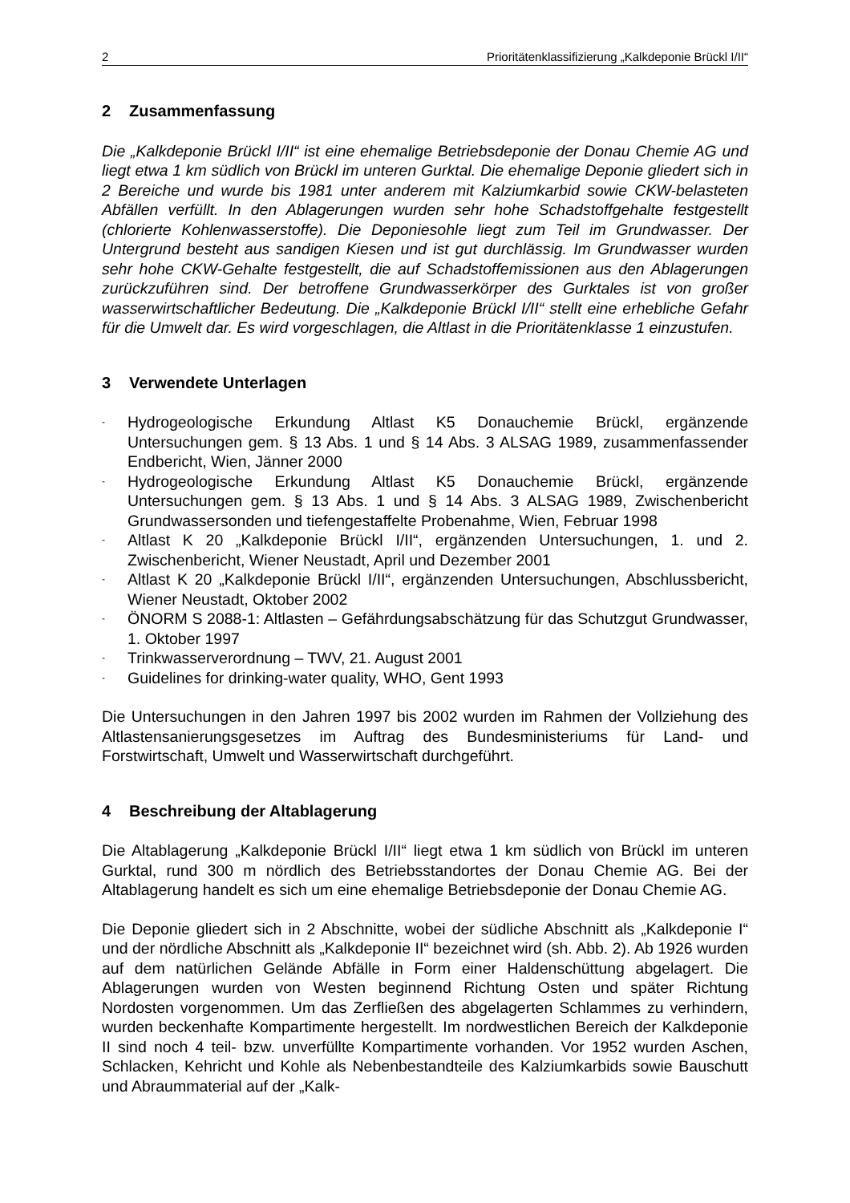2 Prioritätenklassifizierung „Kalkdeponie Brückl I/II“
2 Zusammenfassung
Die „Kalkdeponie Brückl I/II“ ist eine ehemalige Betriebsdeponie der Donau Chemie AG und liegt etwa 1 km südlich von Brückl im unteren Gurktal. Die ehemalige Deponie gliedert sich in 2 Bereiche und wurde bis 1981 unter anderem mit Kalziumkarbid sowie CKW-belasteten Abfällen verfüllt. In den Ablagerungen wurden sehr hohe Schadstoffgehalte festgestellt (chlorierte Kohlenwasserstoffe). Die Deponiesohle liegt zum Teil im Grundwasser. Der Untergrund besteht aus sandigen Kiesen und ist gut durchlässig. Im Grundwasser wurden sehr hohe CKW-Gehalte festgestellt, die auf Schadstoffemissionen aus den Ablagerungen zurückzuführen sind. Der betroffene Grundwasserkörper des Gurktales ist von großer wasserwirtschaftlicher Bedeutung. Die „Kalkdeponie Brückl I/II“ stellt eine erhebliche Gefahr für die Umwelt dar. Es wird vorgeschlagen, die Altlast in die Prioritätenklasse 1 einzustufen.
3 Verwendete Unterlagen
- Hydrogeologische Erkundung Altlast K5 Donauchemie Brückl, ergänzende Untersuchungen gem. § 13 Abs. 1 und § 14 Abs. 3 ALSAG 1989, zusammenfassender Endbericht, Wien, Jänner 2000
- Hydrogeologische Erkundung Altlast K5 Donauchemie Brückl, ergänzende Untersuchungen gem. § 13 Abs. 1 und § 14 Abs. 3 ALSAG 1989, Zwischenbericht Grundwassersonden und tiefengestaffelte Probenahme, Wien, Februar 1998
- Altlast K 20 „Kalkdeponie Brückl I/II“, ergänzenden Untersuchungen, 1. und 2. Zwischenbericht, Wiener Neustadt, April und Dezember 2001
- Altlast K 20 „Kalkdeponie Brückl I/II“, ergänzenden Untersuchungen, Abschlussbericht, Wiener Neustadt, Oktober 2002
- ÖNORM S 2088-1: Altlasten – Gefährdungsabschätzung für das Schutzgut Grundwasser, 1. Oktober 1997
- Trinkwasserverordnung – TWV, 21. August 2001
- Guidelines for drinking-water quality, WHO, Gent 1993
Die Untersuchungen in den Jahren 1997 bis 2002 wurden im Rahmen der Vollziehung des Altlastensanierungsgesetzes im Auftrag des Bundesministeriums für Land- und Forstwirtschaft, Umwelt und Wasserwirtschaft durchgeführt.
4 Beschreibung der Altablagerung
Die Altablagerung „Kalkdeponie Brückl I/II“ liegt etwa 1 km südlich von Brückl im unteren Gurktal, rund 300 m nördlich des Betriebsstandortes der Donau Chemie AG. Bei der Altablagerung handelt es sich um eine ehemalige Betriebsdeponie der Donau Chemie AG.
Die Deponie gliedert sich in 2 Abschnitte, wobei der südliche Abschnitt als „Kalkdeponie I“ und der nördliche Abschnitt als „Kalkdeponie II“ bezeichnet wird (sh. Abb. 2). Ab 1926 wurden auf dem natürlichen Gelände Abfälle in Form einer Haldenschüttung abgelagert. Die Ablagerungen wurden von Westen beginnend Richtung Osten und später Richtung Nordosten vorgenommen. Um das Zerfließen des abgelagerten Schlammes zu verhindern, wurden beckenhafte Kompartimente hergestellt. Im nordwestlichen Bereich der Kalkdeponie II sind noch 4 teil- bzw. unverfüllte Kompartimente vorhanden. Vor 1952 wurden Aschen, Schlacken, Kehricht und Kohle als Nebenbestandteile des Kalziumkarbids sowie Bauschutt und Abraummaterial auf der „Kalk-